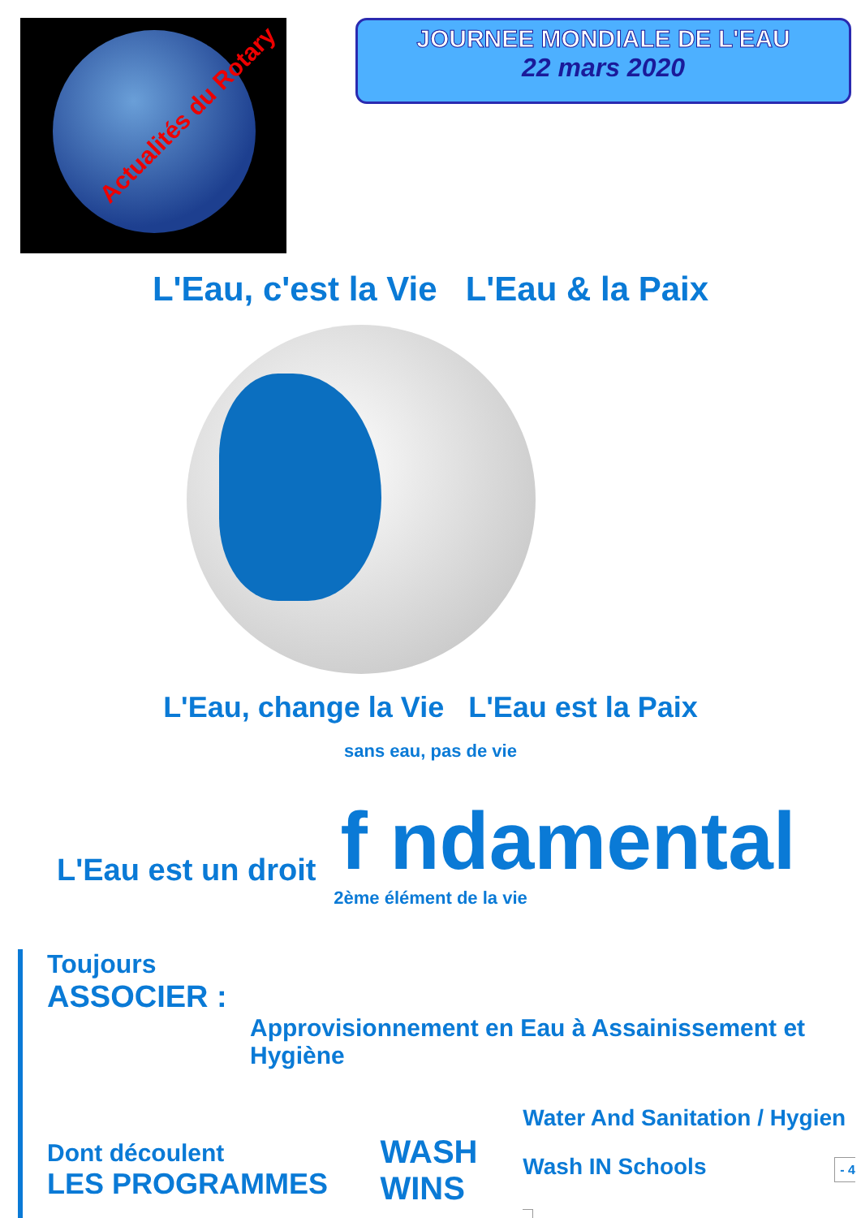Actualités du Rotary
JOURNEE MONDIALE DE L'EAU
22 mars 2020
L'Eau, c'est la Vie L'Eau & la Paix
L'Eau, change la Vie L'Eau est la Paix
sans eau, pas de vie
L'Eau est un droit f ndamental
2ème élément de la vie
Toujours
ASSOCIER :
Approvisionnement en Eau à Assainissement et Hygiène
Dont découlent
LES PROGRAMMES
WASH
WINS
Water And Sanitation / Hygien
Wash IN Schools - 4 -